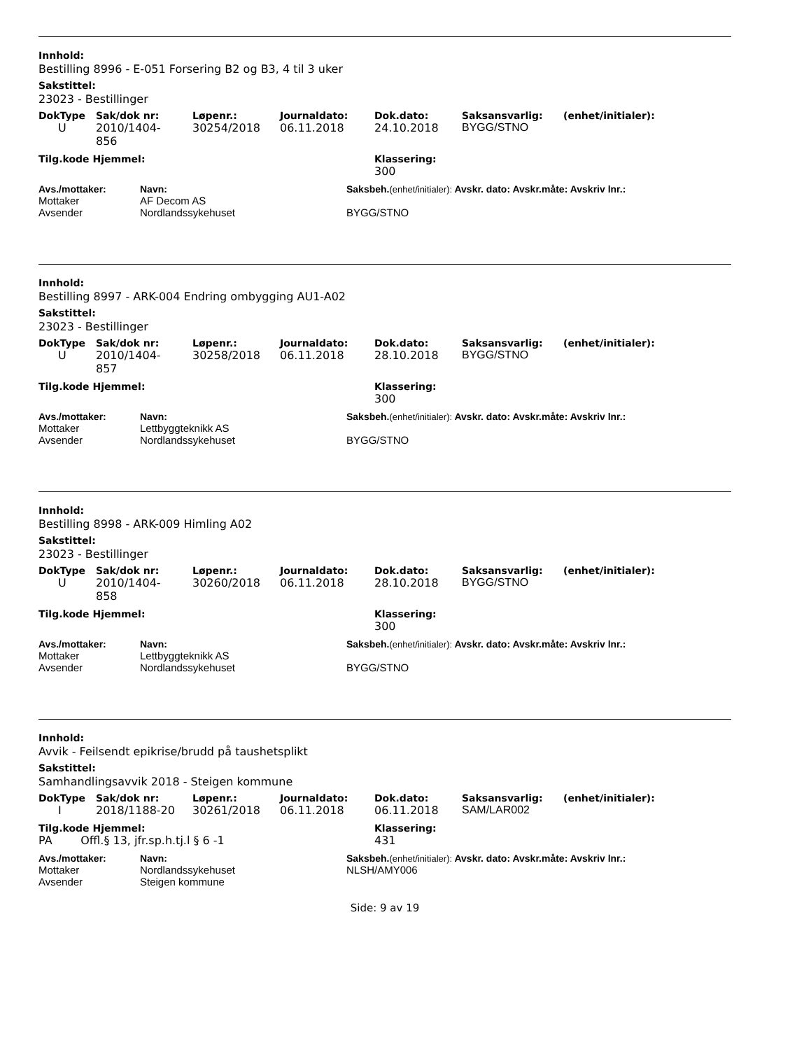Innhold:
Bestilling 8996 - E-051 Forsering B2 og B3, 4 til 3 uker
Sakstittel:
23023 - Bestillinger
| DokType | Sak/dok nr: | Løpenr.: | Journaldato: | Dok.dato: | Saksansvarlig: | (enhet/initialer): |
| --- | --- | --- | --- | --- | --- | --- |
| U | 2010/1404- 856 | 30254/2018 | 06.11.2018 | 24.10.2018 | BYGG/STNO | |
| Tilg.kode Hjemmel: | Klassering: |
| --- | --- |
| | 300 |
| Avs./mottaker: | Navn: | Saksbeh. (enhet/initialer): Avskr. dato: Avskr.måte: Avskriv lnr.: |
| --- | --- | --- |
| Mottaker | AF Decom AS | |
| Avsender | Nordlandssykehuset | BYGG/STNO |
Innhold:
Bestilling 8997 - ARK-004 Endring ombygging AU1-A02
Sakstittel:
23023 - Bestillinger
| DokType | Sak/dok nr: | Løpenr.: | Journaldato: | Dok.dato: | Saksansvarlig: | (enhet/initialer): |
| --- | --- | --- | --- | --- | --- | --- |
| U | 2010/1404- 857 | 30258/2018 | 06.11.2018 | 28.10.2018 | BYGG/STNO | |
| Tilg.kode Hjemmel: | Klassering: |
| --- | --- |
| | 300 |
| Avs./mottaker: | Navn: | Saksbeh. (enhet/initialer): Avskr. dato: Avskr.måte: Avskriv lnr.: |
| --- | --- | --- |
| Mottaker | Lettbyggteknikk AS | |
| Avsender | Nordlandssykehuset | BYGG/STNO |
Innhold:
Bestilling 8998 - ARK-009 Himling A02
Sakstittel:
23023 - Bestillinger
| DokType | Sak/dok nr: | Løpenr.: | Journaldato: | Dok.dato: | Saksansvarlig: | (enhet/initialer): |
| --- | --- | --- | --- | --- | --- | --- |
| U | 2010/1404- 858 | 30260/2018 | 06.11.2018 | 28.10.2018 | BYGG/STNO | |
| Tilg.kode Hjemmel: | Klassering: |
| --- | --- |
| | 300 |
| Avs./mottaker: | Navn: | Saksbeh. (enhet/initialer): Avskr. dato: Avskr.måte: Avskriv lnr.: |
| --- | --- | --- |
| Mottaker | Lettbyggteknikk AS | |
| Avsender | Nordlandssykehuset | BYGG/STNO |
Innhold:
Avvik - Feilsendt epikrise/brudd på taushetsplikt
Sakstittel:
Samhandlingsavvik 2018 - Steigen kommune
| DokType | Sak/dok nr: | Løpenr.: | Journaldato: | Dok.dato: | Saksansvarlig: | (enhet/initialer): |
| --- | --- | --- | --- | --- | --- | --- |
| I | 2018/1188-20 | 30261/2018 | 06.11.2018 | 06.11.2018 | SAM/LAR002 | |
| Tilg.kode Hjemmel: | Klassering: |
| --- | --- |
| PA Offl.§ 13, jfr.sp.h.tj.l § 6 -1 | 431 |
| Avs./mottaker: | Navn: | Saksbeh. (enhet/initialer): Avskr. dato: Avskr.måte: Avskriv lnr.: |
| --- | --- | --- |
| Mottaker | Nordlandssykehuset | NLSH/AMY006 |
| Avsender | Steigen kommune | |
Side: 9 av 19